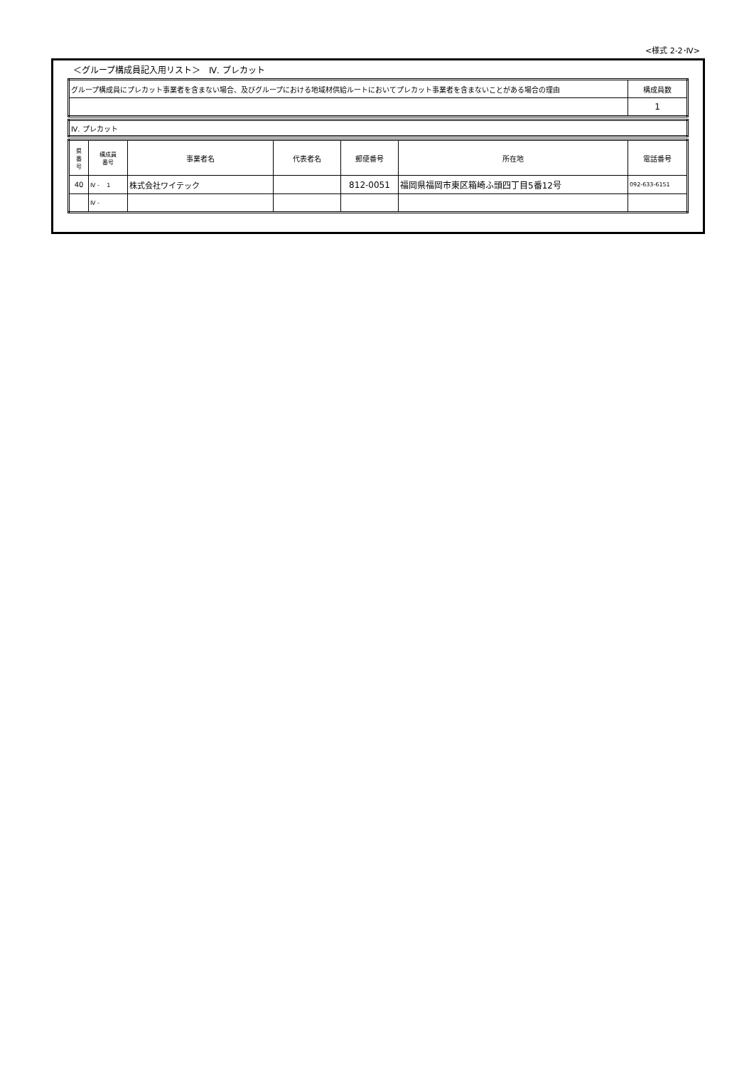<様式 2-2･Ⅳ>
＜グループ構成員記入用リスト＞　Ⅳ. プレカット
| グループ構成員にプレカット事業者を含まない場合、及びグループにおける地域材供給ルートにおいてプレカット事業者を含まないことがある場合の理由 | 構成員数 |
| | 1 |
| Ⅳ. プレカット |
| 県 番 号 | 構成員 番号 | 事業者名 | 代表者名 | 郵便番号 | 所在地 | 電話番号 |
| --- | --- | --- | --- | --- | --- | --- |
| 40 | Ⅳ - 1 | 株式会社ワイテック | | 812-0051 | 福岡県福岡市東区箱崎ふ頭四丁目5番12号 | 092-633-6151 |
| | Ⅳ - | | | | | |